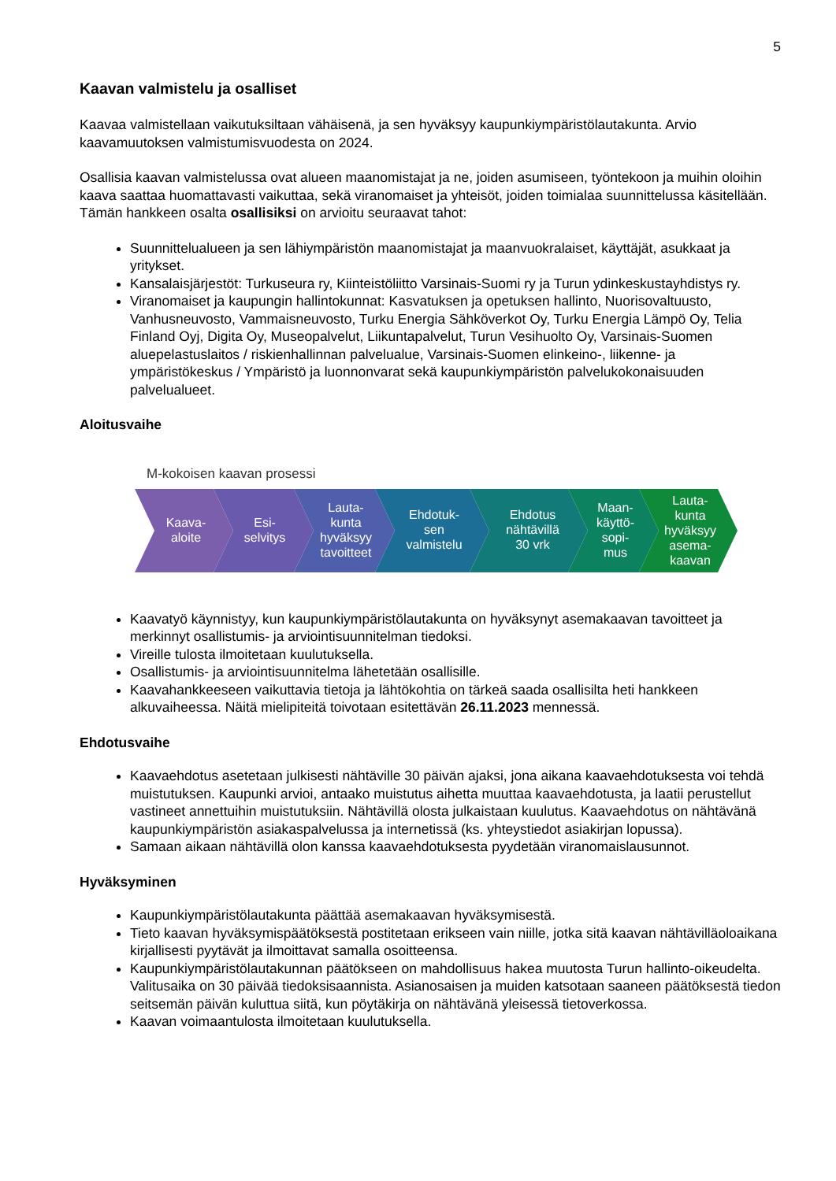5
Kaavan valmistelu ja osalliset
Kaavaa valmistellaan vaikutuksiltaan vähäisenä, ja sen hyväksyy kaupunkiympäristölautakunta. Arvio kaavamuutoksen valmistumisvuodesta on 2024.
Osallisia kaavan valmistelussa ovat alueen maanomistajat ja ne, joiden asumiseen, työntekoon ja muihin oloihin kaava saattaa huomattavasti vaikuttaa, sekä viranomaiset ja yhteisöt, joiden toimialaa suunnittelussa käsitellään. Tämän hankkeen osalta osallisiksi on arvioitu seuraavat tahot:
Suunnittelualueen ja sen lähiympäristön maanomistajat ja maanvuokralaiset, käyttäjät, asukkaat ja yritykset.
Kansalaisjärjestöt: Turkuseura ry, Kiinteistöliitto Varsinais-Suomi ry ja Turun ydinkeskustayhdistys ry.
Viranomaiset ja kaupungin hallintokunnat: Kasvatuksen ja opetuksen hallinto, Nuorisovaltuusto, Vanhusneuvosto, Vammaisneuvosto, Turku Energia Sähköverkot Oy, Turku Energia Lämpö Oy, Telia Finland Oyj, Digita Oy, Museopalvelut, Liikuntapalvelut, Turun Vesihuolto Oy, Varsinais-Suomen aluepelastuslaitos / riskienhallinnan palvelualue, Varsinais-Suomen elinkeino-, liikenne- ja ympäristökeskus / Ympäristö ja luonnonvarat sekä kaupunkiympäristön palvelukokonaisuuden palvelualueet.
Aloitusvaihe
M-kokoisen kaavan prosessi
Kaava-
aloite
Esi-
selvitys
Lauta-
kunta
hyväksyy
tavoitteet
Ehdotuk-
sen
valmistelu
Ehdotus
nähtävillä
30 vrk
Maan-
käyttö-
sopi-
mus
Lauta-
kunta
hyväksyy
asema-
kaavan
Kaavatyö käynnistyy, kun kaupunkiympäristölautakunta on hyväksynyt asemakaavan tavoitteet ja merkinnyt osallistumis- ja arviointisuunnitelman tiedoksi.
Vireille tulosta ilmoitetaan kuulutuksella.
Osallistumis- ja arviointisuunnitelma lähetetään osallisille.
Kaavahankkeeseen vaikuttavia tietoja ja lähtökohtia on tärkeä saada osallisilta heti hankkeen alkuvaiheessa. Näitä mielipiteitä toivotaan esitettävän 26.11.2023 mennessä.
Ehdotusvaihe
Kaavaehdotus asetetaan julkisesti nähtäville 30 päivän ajaksi, jona aikana kaavaehdotuksesta voi tehdä muistutuksen. Kaupunki arvioi, antaako muistutus aihetta muuttaa kaavaehdotusta, ja laatii perustellut vastineet annettuihin muistutuksiin. Nähtävillä olosta julkaistaan kuulutus. Kaavaehdotus on nähtävänä kaupunkiympäristön asiakaspalvelussa ja internetissä (ks. yhteystiedot asiakirjan lopussa).
Samaan aikaan nähtävillä olon kanssa kaavaehdotuksesta pyydetään viranomaislausunnot.
Hyväksyminen
Kaupunkiympäristölautakunta päättää asemakaavan hyväksymisestä.
Tieto kaavan hyväksymispäätöksestä postitetaan erikseen vain niille, jotka sitä kaavan nähtävilläoloaikana kirjallisesti pyytävät ja ilmoittavat samalla osoitteensa.
Kaupunkiympäristölautakunnan päätökseen on mahdollisuus hakea muutosta Turun hallinto-oikeudelta. Valitusaika on 30 päivää tiedoksisaannista. Asianosaisen ja muiden katsotaan saaneen päätöksestä tiedon seitsemän päivän kuluttua siitä, kun pöytäkirja on nähtävänä yleisessä tietoverkossa.
Kaavan voimaantulosta ilmoitetaan kuulutuksella.